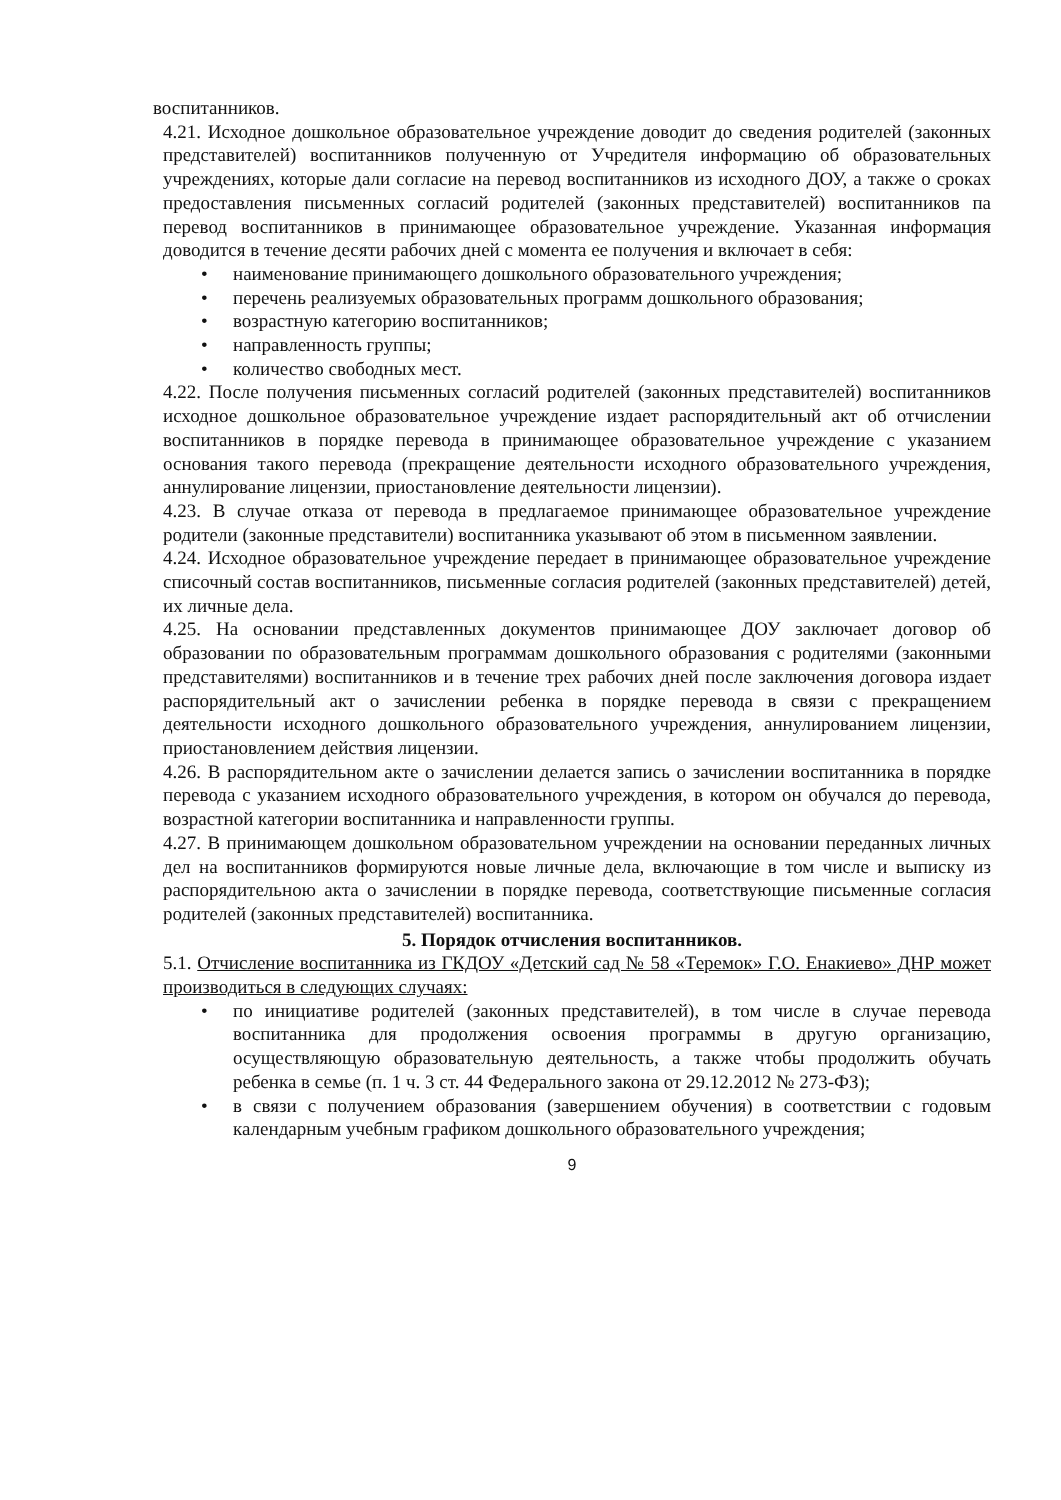воспитанников.
4.21. Исходное дошкольное образовательное учреждение доводит до сведения родителей (законных представителей) воспитанников полученную от Учредителя информацию об образовательных учреждениях, которые дали согласие на перевод воспитанников из исходного ДОУ, а также о сроках предоставления письменных согласий родителей (законных представителей) воспитанников па перевод воспитанников в принимающее образовательное учреждение. Указанная информация доводится в течение десяти рабочих дней с момента ее получения и включает в себя:
• наименование принимающего дошкольного образовательного учреждения;
• перечень реализуемых образовательных программ дошкольного образования;
• возрастную категорию воспитанников;
• направленность группы;
• количество свободных мест.
4.22. После получения письменных согласий родителей (законных представителей) воспитанников исходное дошкольное образовательное учреждение издает распорядительный акт об отчислении воспитанников в порядке перевода в принимающее образовательное учреждение с указанием основания такого перевода (прекращение деятельности исходного образовательного учреждения, аннулирование лицензии, приостановление деятельности лицензии).
4.23. В случае отказа от перевода в предлагаемое принимающее образовательное учреждение родители (законные представители) воспитанника указывают об этом в письменном заявлении.
4.24. Исходное образовательное учреждение передает в принимающее образовательное учреждение списочный состав воспитанников, письменные согласия родителей (законных представителей) детей, их личные дела.
4.25. На основании представленных документов принимающее ДОУ заключает договор об образовании по образовательным программам дошкольного образования с родителями (законными представителями) воспитанников и в течение трех рабочих дней после заключения договора издает распорядительный акт о зачислении ребенка в порядке перевода в связи с прекращением деятельности исходного дошкольного образовательного учреждения, аннулированием лицензии, приостановлением действия лицензии.
4.26. В распорядительном акте о зачислении делается запись о зачислении воспитанника в порядке перевода с указанием исходного образовательного учреждения, в котором он обучался до перевода, возрастной категории воспитанника и направленности группы.
4.27. В принимающем дошкольном образовательном учреждении на основании переданных личных дел на воспитанников формируются новые личные дела, включающие в том числе и выписку из распорядительною акта о зачислении в порядке перевода, соответствующие письменные согласия родителей (законных представителей) воспитанника.
5. Порядок отчисления воспитанников.
5.1. Отчисление воспитанника из ГКДОУ «Детский сад № 58 «Теремок» Г.О. Енакиево» ДНР может производиться в следующих случаях:
• по инициативе родителей (законных представителей), в том числе в случае перевода воспитанника для продолжения освоения программы в другую организацию, осуществляющую образовательную деятельность, а также чтобы продолжить обучать ребенка в семье (п. 1 ч. 3 ст. 44 Федерального закона от 29.12.2012 № 273-ФЗ);
• в связи с получением образования (завершением обучения) в соответствии с годовым календарным учебным графиком дошкольного образовательного учреждения;
9